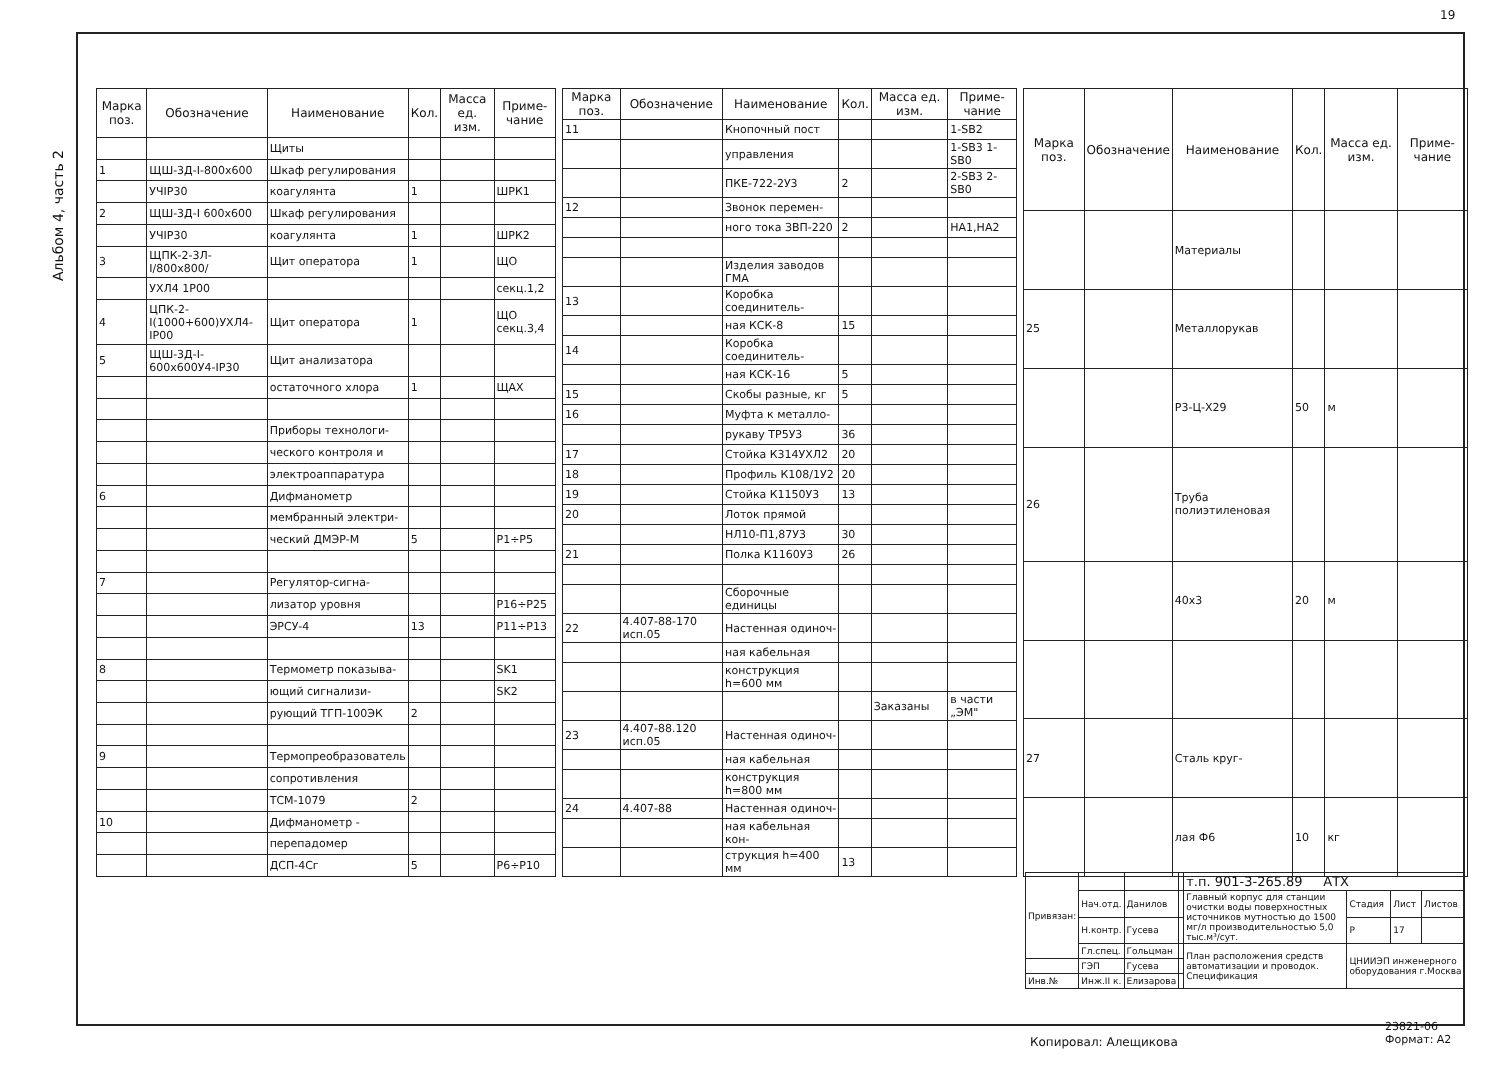19
Альбом 4, часть 2
| Марка поз. | Обозначение | Наименование | Кол. | Масса ед. изм. | Приме-чание |
| --- | --- | --- | --- | --- | --- |
| | | Щиты | | | |
| 1 | ЩШ-3Д-I-800x600 | Шкаф регулирования | | | |
| | УЧIР30 | коагулянта | 1 | | ШРК1 |
| 2 | ЩШ-3Д-I 600x600 | Шкаф регулирования | | | |
| | УЧIР30 | коагулянта | 1 | | ШРК2 |
| 3 | ЩПК-2-3Л-I/800x800/ | Щит оператора | 1 | | ЩО |
| | УХЛ4 1Р00 | | | | секц.1,2 |
| 4 | ЦПК-2-I(1000+600)УХЛ4-IР00 | Щит оператора | 1 | | ЩО секц.3,4 |
| 5 | ЩШ-3Д-I-600x600У4-IР30 | Щит анализатора | | | |
| | | остаточного хлора | 1 | | ЩАХ |
| | | Приборы технологи- | | | |
| | | ческого контроля и | | | |
| | | электроаппаратура | | | |
| 6 | | Дифманометр | | | |
| | | мембранный электри- | | | |
| | | ческий ДМЭР-М | 5 | | Р1÷Р5 |
| 7 | | Регулятор-сигна- | | | |
| | | лизатор уровня | | | Р16÷Р25 |
| | | ЭРСУ-4 | 13 | | Р11÷Р13 |
| 8 | | Термометр показыва- | | | SK1 |
| | | ющий сигнализи- | | | SK2 |
| | | рующий ТГП-100ЭК | 2 | | |
| 9 | | Термопреобразователь | | | |
| | | сопротивления | | | |
| | | ТСМ-1079 | 2 | | |
| 10 | | Дифманометр - | | | |
| | | перепадомер | | | |
| | | ДСП-4Сг | 5 | | Р6÷Р10 |
| Марка поз. | Обозначение | Наименование | Кол. | Масса ед. изм. | Приме-чание |
| --- | --- | --- | --- | --- | --- |
| 11 | | Кнопочный пост | | | 1-SB2 |
| | | управления | | | 1-SB3 1-SB0 |
| | | ПКЕ-722-2У3 | 2 | | 2-SB3 2-SB0 |
| 12 | | Звонок перемен- | | | |
| | | ного тока ЗВП-220 | 2 | | НА1,НА2 |
| | | Изделия заводов ГМА | | | |
| 13 | | Коробка соединитель- | | | |
| | | ная КСК-8 | 15 | | |
| 14 | | Коробка соединитель- | | | |
| | | ная КСК-16 | 5 | | |
| 15 | | Скобы разные, кг | 5 | | |
| 16 | | Муфта к металло- | | | |
| | | рукаву ТР5У3 | 36 | | |
| 17 | | Стойка К314УХЛ2 | 20 | | |
| 18 | | Профиль К108/1У2 | 20 | | |
| 19 | | Стойка К1150У3 | 13 | | |
| 20 | | Лоток прямой | | | |
| | | НЛ10-П1,87У3 | 30 | | |
| 21 | | Полка К1160У3 | 26 | | |
| | | Сборочные единицы | | | |
| 22 | 4.407-88-170 исп.05 | Настенная одиноч- | | | |
| | | ная кабельная | | | |
| | | конструкция h=600 мм | | | |
| | | | | Заказаны | в части „ЭМ" |
| 23 | 4.407-88.120 исп.05 | Настенная одиноч- | | | |
| | | ная кабельная | | | |
| | | конструкция h=800 мм | | | |
| 24 | 4.407-88 | Настенная одиноч- | | | |
| | | ная кабельная кон- | | | |
| | | струкция h=400 мм | 13 | | |
| Марка поз. | Обозначение | Наименование | Кол. | Масса ед. изм. | Приме-чание |
| --- | --- | --- | --- | --- | --- |
| | | Материалы | | | |
| 25 | | Металлорукав | | | |
| | | Р3-Ц-Х29 | 50 | м | |
| 26 | | Труба полиэтиленовая | | | |
| | | 40x3 | 20 | м | |
| 27 | | Сталь круг- | | | |
| | | лая Ф6 | 10 | кг | |
| Привязан: | | | | т.п. 901-3-265.89 АТХ | | | |
| | Нач.отд. | Данилов | | Главный корпус для станции очистки воды поверхностных источников мутностью до 1500 мг/л производительностью 5,0 тыс.м³/сут. | Стадия | Лист | Листов |
| | Н.контр. | Гусева | | | Р | 17 | |
| | Гл.спец. | Гольцман | | План расположения средств автоматизации и проводок. Спецификация | ЦНИИЭП инженерного оборудования г.Москва | | |
| | ГЭП | Гусева | | | | | |
| Инв.№ | Инж.II к. | Елизарова | | | | | |
Копировал: Алещикова
23821-06
Формат: А2